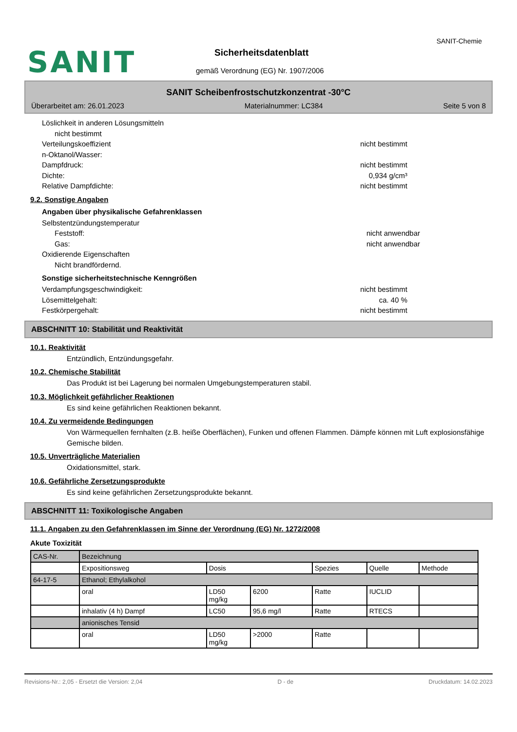SANIT-Chemie
SANIT Sicherheitsdatenblatt
gemäß Verordnung (EG) Nr. 1907/2006
SANIT Scheibenfrostschutzkonzentrat -30°C
Überarbeitet am: 26.01.2023 Materialnummer: LC384 Seite 5 von 8
Löslichkeit in anderen Lösungsmitteln
nicht bestimmt
Verteilungskoeffizient
n-Oktanol/Wasser: nicht bestimmt
Dampfdruck: nicht bestimmt
Dichte: 0,934 g/cm³
Relative Dampfdichte: nicht bestimmt
9.2. Sonstige Angaben
Angaben über physikalische Gefahrenklassen
Selbstentzündungstemperatur
Feststoff: nicht anwendbar
Gas: nicht anwendbar
Oxidierende Eigenschaften
Nicht brandfördernd.
Sonstige sicherheitstechnische Kenngrößen
Verdampfungsgeschwindigkeit: nicht bestimmt
Lösemittelgehalt: ca. 40 %
Festkörpergehalt: nicht bestimmt
ABSCHNITT 10: Stabilität und Reaktivität
10.1. Reaktivität
Entzündlich, Entzündungsgefahr.
10.2. Chemische Stabilität
Das Produkt ist bei Lagerung bei normalen Umgebungstemperaturen stabil.
10.3. Möglichkeit gefährlicher Reaktionen
Es sind keine gefährlichen Reaktionen bekannt.
10.4. Zu vermeidende Bedingungen
Von Wärmequellen fernhalten (z.B. heiße Oberflächen), Funken und offenen Flammen. Dämpfe können mit Luft explosionsfähige Gemische bilden.
10.5. Unverträgliche Materialien
Oxidationsmittel, stark.
10.6. Gefährliche Zersetzungsprodukte
Es sind keine gefährlichen Zersetzungsprodukte bekannt.
ABSCHNITT 11: Toxikologische Angaben
11.1. Angaben zu den Gefahrenklassen im Sinne der Verordnung (EG) Nr. 1272/2008
Akute Toxizität
| CAS-Nr. | Bezeichnung | | | | | |
| | Expositionsweg | Dosis | | Spezies | Quelle | Methode |
| 64-17-5 | Ethanol; Ethylalkohol | | | | | |
| | oral | LD50 mg/kg | 6200 | Ratte | IUCLID | |
| | inhalativ (4 h) Dampf | LC50 | 95,6 mg/l | Ratte | RTECS | |
| | anionisches Tensid | | | | | |
| | oral | LD50 mg/kg | >2000 | Ratte | | |
Revisions-Nr.: 2,05 - Ersetzt die Version: 2,04 D - de Druckdatum: 14.02.2023